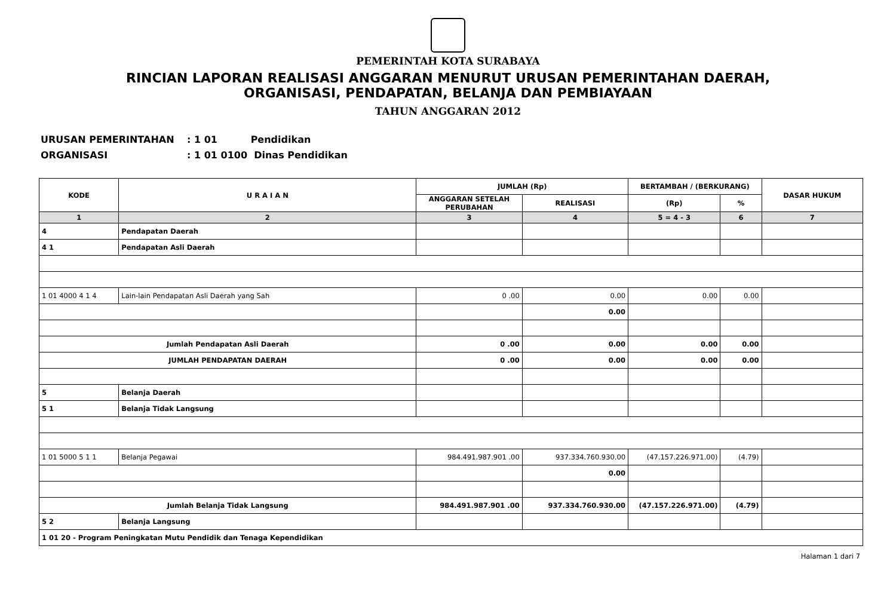PEMERINTAH KOTA SURABAYA
RINCIAN LAPORAN REALISASI ANGGARAN MENURUT URUSAN PEMERINTAHAN DAERAH,
ORGANISASI, PENDAPATAN, BELANJA DAN PEMBIAYAAN
TAHUN ANGGARAN 2012
URUSAN PEMERINTAHAN: 1 01 Pendidikan
ORGANISASI: 1 01 0100 Dinas Pendidikan
| KODE | U R A I A N | JUMLAH (Rp) | | BERTAMBAH / (BERKURANG) | | DASAR HUKUM |
| --- | --- | --- | --- | --- | --- | --- |
| | | ANGGARAN SETELAH PERUBAHAN | REALISASI | (Rp) | % | |
| 1 | 2 | 3 | 4 | 5 = 4 - 3 | 6 | 7 |
| 4 | Pendapatan Daerah | | | | | |
| 4 1 | Pendapatan Asli Daerah | | | | | |
| 1 01 4000 4 1 4 | Lain-lain Pendapatan Asli Daerah yang Sah | 0 .00 | 0.00 | 0.00 | 0.00 | |
| | | | 0.00 | | | |
| Jumlah Pendapatan Asli Daerah | | 0 .00 | 0.00 | 0.00 | 0.00 | |
| JUMLAH PENDAPATAN DAERAH | | 0 .00 | 0.00 | 0.00 | 0.00 | |
| 5 | Belanja Daerah | | | | | |
| 5 1 | Belanja Tidak Langsung | | | | | |
| 1 01 5000 5 1 1 | Belanja Pegawai | 984.491.987.901 .00 | 937.334.760.930.00 | (47.157.226.971.00) | (4.79) | |
| | | | 0.00 | | | |
| Jumlah Belanja Tidak Langsung | | 984.491.987.901 .00 | 937.334.760.930.00 | (47.157.226.971.00) | (4.79) | |
| 5 2 | Belanja Langsung | | | | | |
| 1 01 20 - Program Peningkatan Mutu Pendidik dan Tenaga Kependidikan | | | | | | |
Halaman 1 dari 7